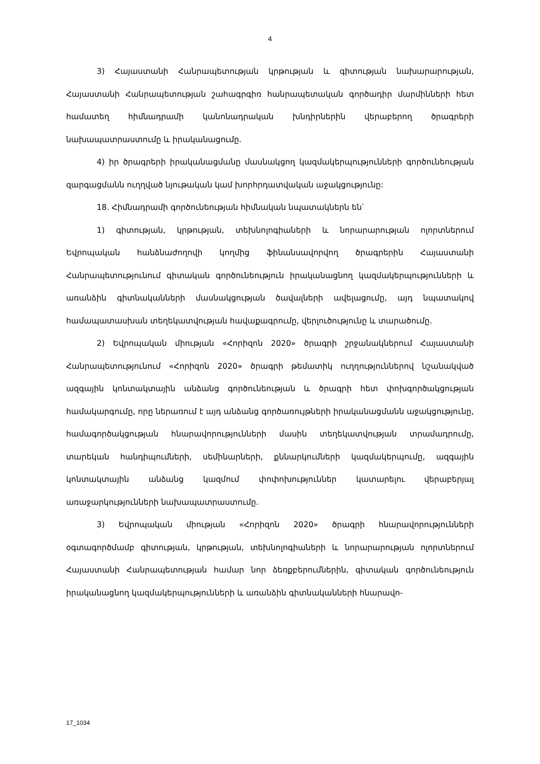4
3) Հայաստանի Հանրապետության կրթության և գիտության նախարարության, Հայաստանի Հանրապետության շահագրգիռ հանրապետական գործադիր մարմինների հետ համատեղ հիմնադրամի կանոնադրական խնդիրներին վերաբերող ծրագրերի նախապատրաստումը և իրականացումը.
4) իր ծրագրերի իրականացմանը մասնակցող կազմակերպությունների գործունեության զարգացմանն ուղղված նյութական կամ խորհրդատվական աջակցությունը:
18. Հիմնադրամի գործունեության հիմնական նպատակներն են՝
1) գիտության, կրթության, տեխնոլոգիաների և նորարարության ոլորտներում Եվրոպական հանձնաժողովի կողմից ֆինանսավորվող ծրագրերին Հայաստանի Հանրապետությունում գիտական գործունեություն իրականացնող կազմակերպությունների և առանձին գիտնականների մասնակցության ծավալների ավելացումը, այդ նպատակով համապատասխան տեղեկատվության հավաքագրումը, վերլուծությունը և տարածումը.
2) Եվրոպական միության «Հորիզոն 2020» ծրագրի շրջանակներում Հայաստանի Հանրապետությունում «Հորիզոն 2020» ծրագրի թեմատիկ ուղղություններով նշանակված ազգային կոնտակտային անձանց գործունեության և ծրագրի հետ փոխգործակցության համակարգումը, որը ներառում է այդ անձանց գործառույթների իրականացմանն աջակցությունը, համագործակցության հնարավորությունների մասին տեղեկատվության տրամադրումը, տարեկան հանդիպումների, սեմինարների, քննարկումների կազմակերպումը, ազգային կոնտակտային անձանց կազմում փոփոխություններ կատարելու վերաբերյալ առաջարկությունների նախապատրաստումը.
3) Եվրոպական միության «Հորիզոն 2020» ծրագրի հնարավորությունների օգտագործմամբ գիտության, կրթության, տեխնոլոգիաների և նորարարության ոլորտներում Հայաստանի Հանրապետության համար նոր ձեռքբերումներին, գիտական գործունեություն իրականացնող կազմակերպությունների և առանձին գիտնականների հնարավո-
17_1034